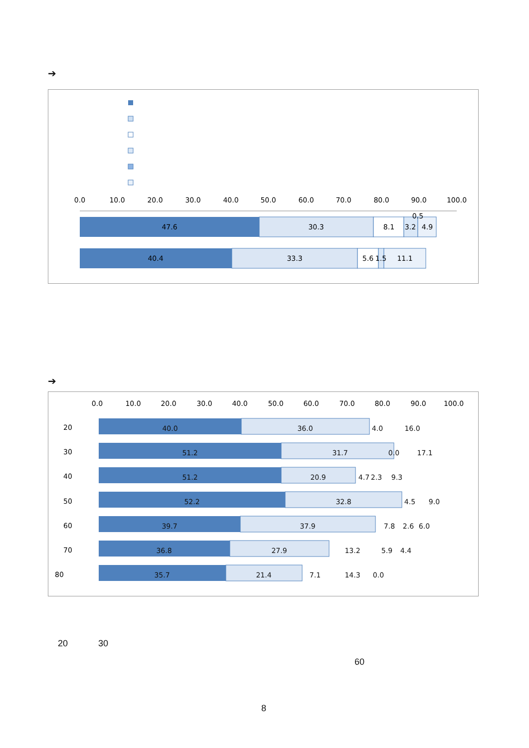➔
0.0
10.0
20.0
30.0
40.0
50.0
60.0
70.0
80.0
90.0
100.0
47.6
30.3
8.1
3.2
0.5
4.9
40.4
33.3
5.6
1.5
11.1
➔
0.0
10.0
20.0
30.0
40.0
50.0
60.0
70.0
80.0
90.0
100.0
20
30
40
50
60
70
80
40.0
36.0
4.0
16.0
51.2
31.7
0.0
17.1
51.2
20.9
4.7
2.3
9.3
52.2
32.8
4.5
9.0
39.7
37.9
7.8
2.6
6.0
36.8
27.9
13.2
5.9
4.4
35.7
21.4
7.1
14.3
0.0
20 30
60
8